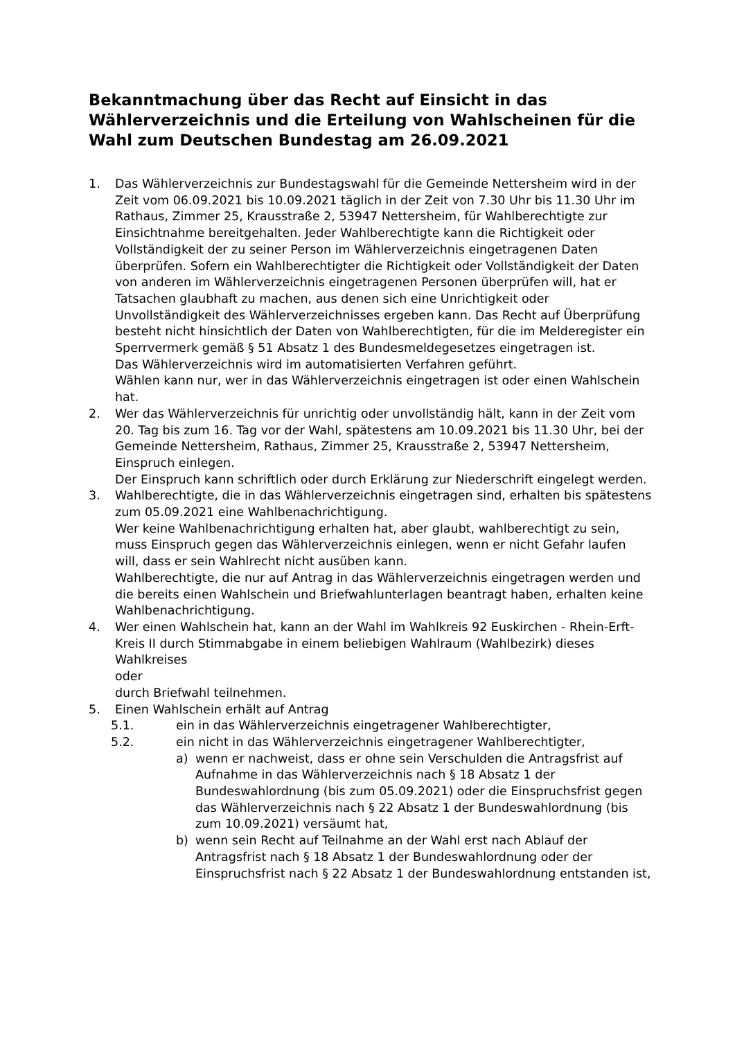Bekanntmachung über das Recht auf Einsicht in das Wählerverzeichnis und die Erteilung von Wahlscheinen für die Wahl zum Deutschen Bundestag am 26.09.2021
1. Das Wählerverzeichnis zur Bundestagswahl für die Gemeinde Nettersheim wird in der Zeit vom 06.09.2021 bis 10.09.2021 täglich in der Zeit von 7.30 Uhr bis 11.30 Uhr im Rathaus, Zimmer 25, Krausstraße 2, 53947 Nettersheim, für Wahlberechtigte zur Einsichtnahme bereitgehalten. Jeder Wahlberechtigte kann die Richtigkeit oder Vollständigkeit der zu seiner Person im Wählerverzeichnis eingetragenen Daten überprüfen. Sofern ein Wahlberechtigter die Richtigkeit oder Vollständigkeit der Daten von anderen im Wählerverzeichnis eingetragenen Personen überprüfen will, hat er Tatsachen glaubhaft zu machen, aus denen sich eine Unrichtigkeit oder Unvollständigkeit des Wählerverzeichnisses ergeben kann. Das Recht auf Überprüfung besteht nicht hinsichtlich der Daten von Wahlberechtigten, für die im Melderegister ein Sperrvermerk gemäß § 51 Absatz 1 des Bundesmeldegesetzes eingetragen ist.
Das Wählerverzeichnis wird im automatisierten Verfahren geführt.
Wählen kann nur, wer in das Wählerverzeichnis eingetragen ist oder einen Wahlschein hat.
2. Wer das Wählerverzeichnis für unrichtig oder unvollständig hält, kann in der Zeit vom 20. Tag bis zum 16. Tag vor der Wahl, spätestens am 10.09.2021 bis 11.30 Uhr, bei der Gemeinde Nettersheim, Rathaus, Zimmer 25, Krausstraße 2, 53947 Nettersheim, Einspruch einlegen.
Der Einspruch kann schriftlich oder durch Erklärung zur Niederschrift eingelegt werden.
3. Wahlberechtigte, die in das Wählerverzeichnis eingetragen sind, erhalten bis spätestens zum 05.09.2021 eine Wahlbenachrichtigung.
Wer keine Wahlbenachrichtigung erhalten hat, aber glaubt, wahlberechtigt zu sein, muss Einspruch gegen das Wählerverzeichnis einlegen, wenn er nicht Gefahr laufen will, dass er sein Wahlrecht nicht ausüben kann.
Wahlberechtigte, die nur auf Antrag in das Wählerverzeichnis eingetragen werden und die bereits einen Wahlschein und Briefwahlunterlagen beantragt haben, erhalten keine Wahlbenachrichtigung.
4. Wer einen Wahlschein hat, kann an der Wahl im Wahlkreis 92 Euskirchen - Rhein-Erft-Kreis II durch Stimmabgabe in einem beliebigen Wahlraum (Wahlbezirk) dieses Wahlkreises
oder
durch Briefwahl teilnehmen.
5. Einen Wahlschein erhält auf Antrag
5.1. ein in das Wählerverzeichnis eingetragener Wahlberechtigter,
5.2. ein nicht in das Wählerverzeichnis eingetragener Wahlberechtigter,
a) wenn er nachweist, dass er ohne sein Verschulden die Antragsfrist auf Aufnahme in das Wählerverzeichnis nach § 18 Absatz 1 der Bundeswahlordnung (bis zum 05.09.2021) oder die Einspruchsfrist gegen das Wählerverzeichnis nach § 22 Absatz 1 der Bundeswahlordnung (bis zum 10.09.2021) versäumt hat,
b) wenn sein Recht auf Teilnahme an der Wahl erst nach Ablauf der Antragsfrist nach § 18 Absatz 1 der Bundeswahlordnung oder der Einspruchsfrist nach § 22 Absatz 1 der Bundeswahlordnung entstanden ist,